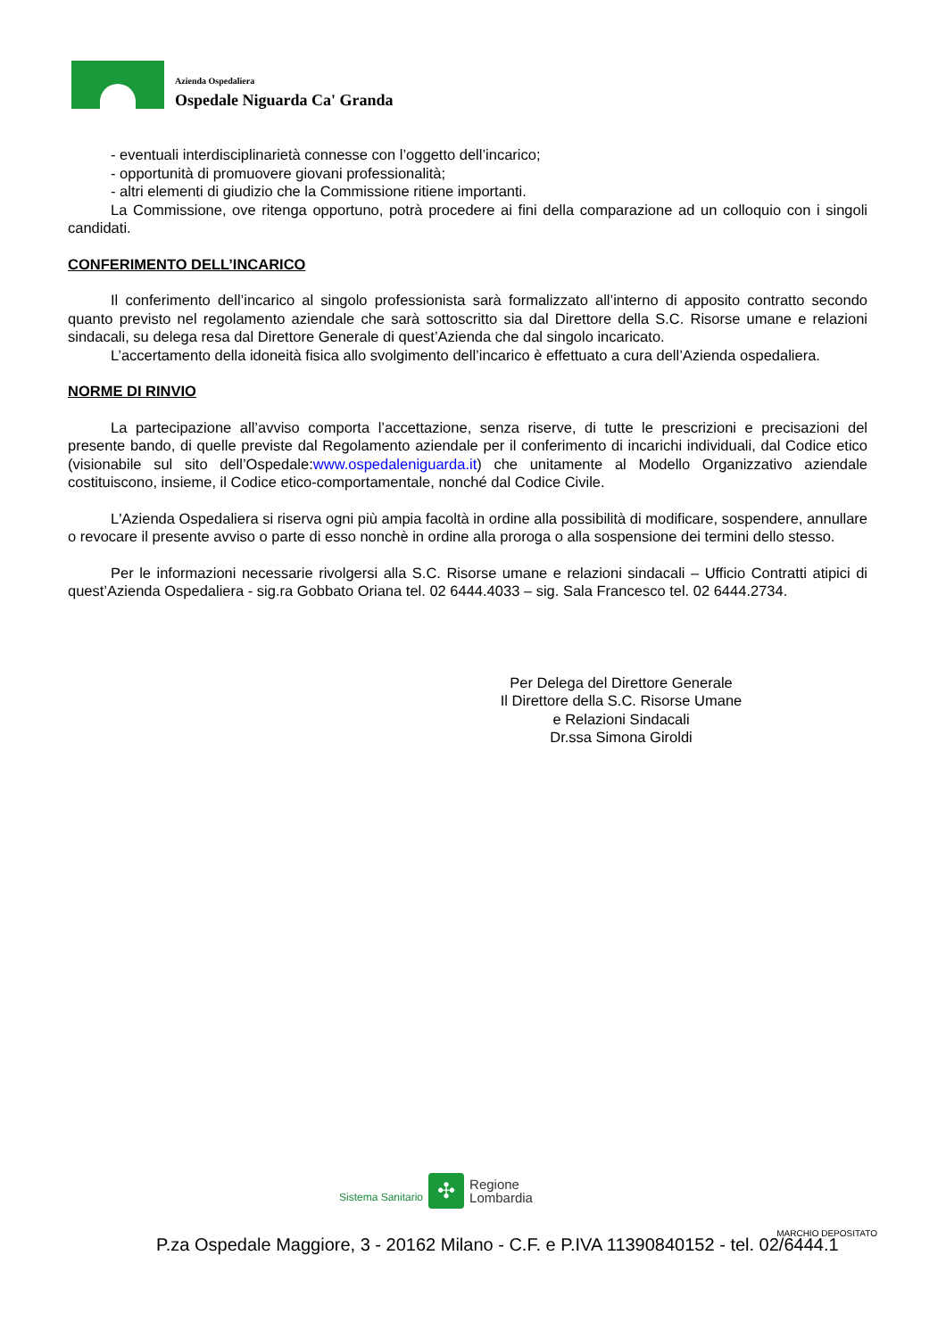Azienda Ospedaliera
Ospedale Niguarda Ca' Granda
- eventuali interdisciplinarietà connesse con l’oggetto dell’incarico;
- opportunità di promuovere giovani professionalità;
- altri elementi di giudizio che la Commissione ritiene importanti.
La Commissione, ove ritenga opportuno, potrà procedere ai fini della comparazione ad un colloquio con i singoli candidati.
CONFERIMENTO DELL’INCARICO
Il conferimento dell’incarico al singolo professionista sarà formalizzato all’interno di apposito contratto secondo quanto previsto nel regolamento aziendale che sarà sottoscritto sia dal Direttore della S.C. Risorse umane e relazioni sindacali, su delega resa dal Direttore Generale di quest’Azienda che dal singolo incaricato.
L’accertamento della idoneità fisica allo svolgimento dell’incarico è effettuato a cura dell’Azienda ospedaliera.
NORME DI RINVIO
La partecipazione all’avviso comporta l’accettazione, senza riserve, di tutte le prescrizioni e precisazioni del presente bando, di quelle previste dal Regolamento aziendale per il conferimento di incarichi individuali, dal Codice etico (visionabile sul sito dell’Ospedale:www.ospedaleniguarda.it) che unitamente al Modello Organizzativo aziendale costituiscono, insieme, il Codice etico-comportamentale, nonché dal Codice Civile.
L'Azienda Ospedaliera si riserva ogni più ampia facoltà in ordine alla possibilità di modificare, sospendere, annullare o revocare il presente avviso o parte di esso nonchè in ordine alla proroga o alla sospensione dei termini dello stesso.
Per le informazioni necessarie rivolgersi alla S.C. Risorse umane e relazioni sindacali – Ufficio Contratti atipici di quest’Azienda Ospedaliera - sig.ra Gobbato Oriana tel. 02 6444.4033 – sig. Sala Francesco tel. 02 6444.2734.
Per Delega del Direttore Generale
Il Direttore della S.C. Risorse Umane
e Relazioni Sindacali
Dr.ssa Simona Giroldi
Sistema Sanitario
✣
Regione
Lombardia
MARCHIO DEPOSITATO
P.za Ospedale Maggiore, 3 - 20162 Milano - C.F. e P.IVA 11390840152 - tel. 02/6444.1